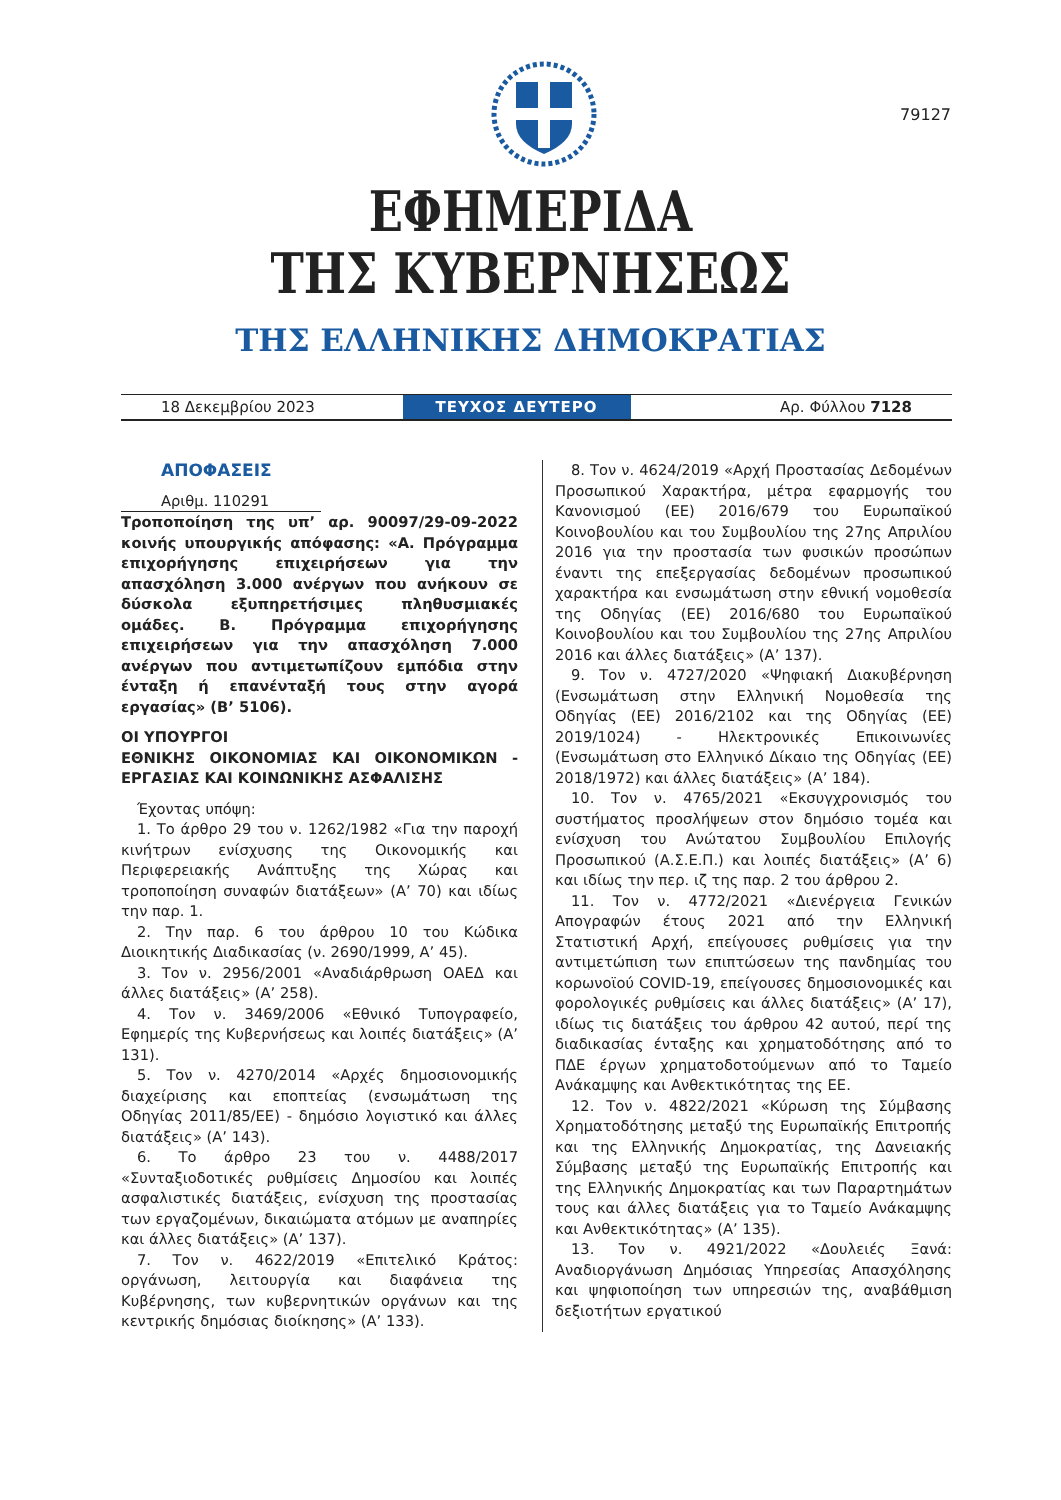79127
ΕΦΗΜΕΡΙΔΑ
ΤΗΣ ΚΥΒΕΡΝΗΣΕΩΣ
ΤΗΣ ΕΛΛΗΝΙΚΗΣ ΔΗΜΟΚΡΑΤΙΑΣ
18 Δεκεμβρίου 2023
ΤΕΥΧΟΣ ΔΕΥΤΕΡΟ
Αρ. Φύλλου 7128
ΑΠΟΦΑΣΕΙΣ
Αριθμ. 110291
Τροποποίηση της υπ’ αρ. 90097/29-09-2022 κοινής υπουργικής απόφασης: «Α. Πρόγραμμα επιχορήγησης επιχειρήσεων για την απασχόληση 3.000 ανέργων που ανήκουν σε δύσκολα εξυπηρετήσιμες πληθυσμιακές ομάδες. Β. Πρόγραμμα επιχορήγησης επιχειρήσεων για την απασχόληση 7.000 ανέργων που αντιμετωπίζουν εμπόδια στην ένταξη ή επανένταξή τους στην αγορά εργασίας» (Β’ 5106).
ΟΙ ΥΠΟΥΡΓΟΙ
ΕΘΝΙΚΗΣ ΟΙΚΟΝΟΜΙΑΣ ΚΑΙ ΟΙΚΟΝΟΜΙΚΩΝ - ΕΡΓΑΣΙΑΣ ΚΑΙ ΚΟΙΝΩΝΙΚΗΣ ΑΣΦΑΛΙΣΗΣ
Έχοντας υπόψη:
1. Το άρθρο 29 του ν. 1262/1982 «Για την παροχή κινήτρων ενίσχυσης της Οικονομικής και Περιφερειακής Ανάπτυξης της Χώρας και τροποποίηση συναφών διατάξεων» (Α’ 70) και ιδίως την παρ. 1.
2. Την παρ. 6 του άρθρου 10 του Κώδικα Διοικητικής Διαδικασίας (ν. 2690/1999, Α’ 45).
3. Τον ν. 2956/2001 «Αναδιάρθρωση ΟΑΕΔ και άλλες διατάξεις» (Α’ 258).
4. Τον ν. 3469/2006 «Εθνικό Τυπογραφείο, Εφημερίς της Κυβερνήσεως και λοιπές διατάξεις» (Α’ 131).
5. Τον ν. 4270/2014 «Αρχές δημοσιονομικής διαχείρισης και εποπτείας (ενσωμάτωση της Οδηγίας 2011/85/ΕΕ) - δημόσιο λογιστικό και άλλες διατάξεις» (Α’ 143).
6. Το άρθρο 23 του ν. 4488/2017 «Συνταξιοδοτικές ρυθμίσεις Δημοσίου και λοιπές ασφαλιστικές διατάξεις, ενίσχυση της προστασίας των εργαζομένων, δικαιώματα ατόμων με αναπηρίες και άλλες διατάξεις» (Α’ 137).
7. Τον ν. 4622/2019 «Επιτελικό Κράτος: οργάνωση, λειτουργία και διαφάνεια της Κυβέρνησης, των κυβερνητικών οργάνων και της κεντρικής δημόσιας διοίκησης» (Α’ 133).
8. Τον ν. 4624/2019 «Αρχή Προστασίας Δεδομένων Προσωπικού Χαρακτήρα, μέτρα εφαρμογής του Κανονισμού (ΕΕ) 2016/679 του Ευρωπαϊκού Κοινοβουλίου και του Συμβουλίου της 27ης Απριλίου 2016 για την προστασία των φυσικών προσώπων έναντι της επεξεργασίας δεδομένων προσωπικού χαρακτήρα και ενσωμάτωση στην εθνική νομοθεσία της Οδηγίας (ΕΕ) 2016/680 του Ευρωπαϊκού Κοινοβουλίου και του Συμβουλίου της 27ης Απριλίου 2016 και άλλες διατάξεις» (Α’ 137).
9. Τον ν. 4727/2020 «Ψηφιακή Διακυβέρνηση (Ενσωμάτωση στην Ελληνική Νομοθεσία της Οδηγίας (ΕΕ) 2016/2102 και της Οδηγίας (ΕΕ) 2019/1024) - Ηλεκτρονικές Επικοινωνίες (Ενσωμάτωση στο Ελληνικό Δίκαιο της Οδηγίας (ΕΕ) 2018/1972) και άλλες διατάξεις» (Α’ 184).
10. Τον ν. 4765/2021 «Εκσυγχρονισμός του συστήματος προσλήψεων στον δημόσιο τομέα και ενίσχυση του Ανώτατου Συμβουλίου Επιλογής Προσωπικού (Α.Σ.Ε.Π.) και λοιπές διατάξεις» (Α’ 6) και ιδίως την περ. ιζ της παρ. 2 του άρθρου 2.
11. Τον ν. 4772/2021 «Διενέργεια Γενικών Απογραφών έτους 2021 από την Ελληνική Στατιστική Αρχή, επείγουσες ρυθμίσεις για την αντιμετώπιση των επιπτώσεων της πανδημίας του κορωνοϊού COVID-19, επείγουσες δημοσιονομικές και φορολογικές ρυθμίσεις και άλλες διατάξεις» (Α’ 17), ιδίως τις διατάξεις του άρθρου 42 αυτού, περί της διαδικασίας ένταξης και χρηματοδότησης από το ΠΔΕ έργων χρηματοδοτούμενων από το Ταμείο Ανάκαμψης και Ανθεκτικότητας της ΕΕ.
12. Τον ν. 4822/2021 «Κύρωση της Σύμβασης Χρηματοδότησης μεταξύ της Ευρωπαϊκής Επιτροπής και της Ελληνικής Δημοκρατίας, της Δανειακής Σύμβασης μεταξύ της Ευρωπαϊκής Επιτροπής και της Ελληνικής Δημοκρατίας και των Παραρτημάτων τους και άλλες διατάξεις για το Ταμείο Ανάκαμψης και Ανθεκτικότητας» (Α’ 135).
13. Τον ν. 4921/2022 «Δουλειές Ξανά: Αναδιοργάνωση Δημόσιας Υπηρεσίας Απασχόλησης και ψηφιοποίηση των υπηρεσιών της, αναβάθμιση δεξιοτήτων εργατικού